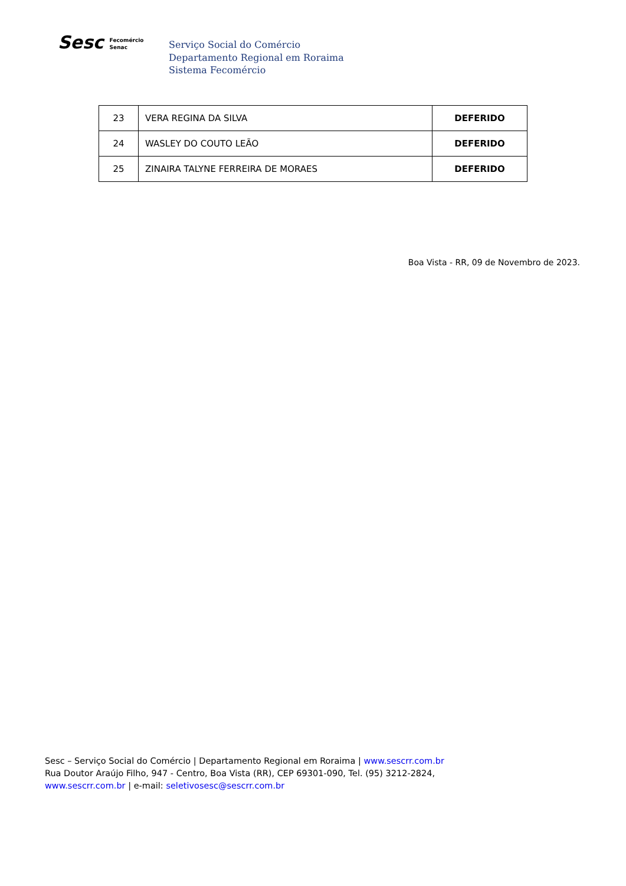Sesc Fecomércio
Senac
Serviço Social do Comércio
Departamento Regional em Roraima
Sistema Fecomércio
| 23 | VERA REGINA DA SILVA | DEFERIDO |
| 24 | WASLEY DO COUTO LEÃO | DEFERIDO |
| 25 | ZINAIRA TALYNE FERREIRA DE MORAES | DEFERIDO |
Boa Vista - RR, 09 de Novembro de 2023.
Sesc – Serviço Social do Comércio | Departamento Regional em Roraima | www.sescrr.com.br
Rua Doutor Araújo Filho, 947 - Centro, Boa Vista (RR), CEP 69301-090, Tel. (95) 3212-2824,
www.sescrr.com.br | e-mail: seletivosesc@sescrr.com.br